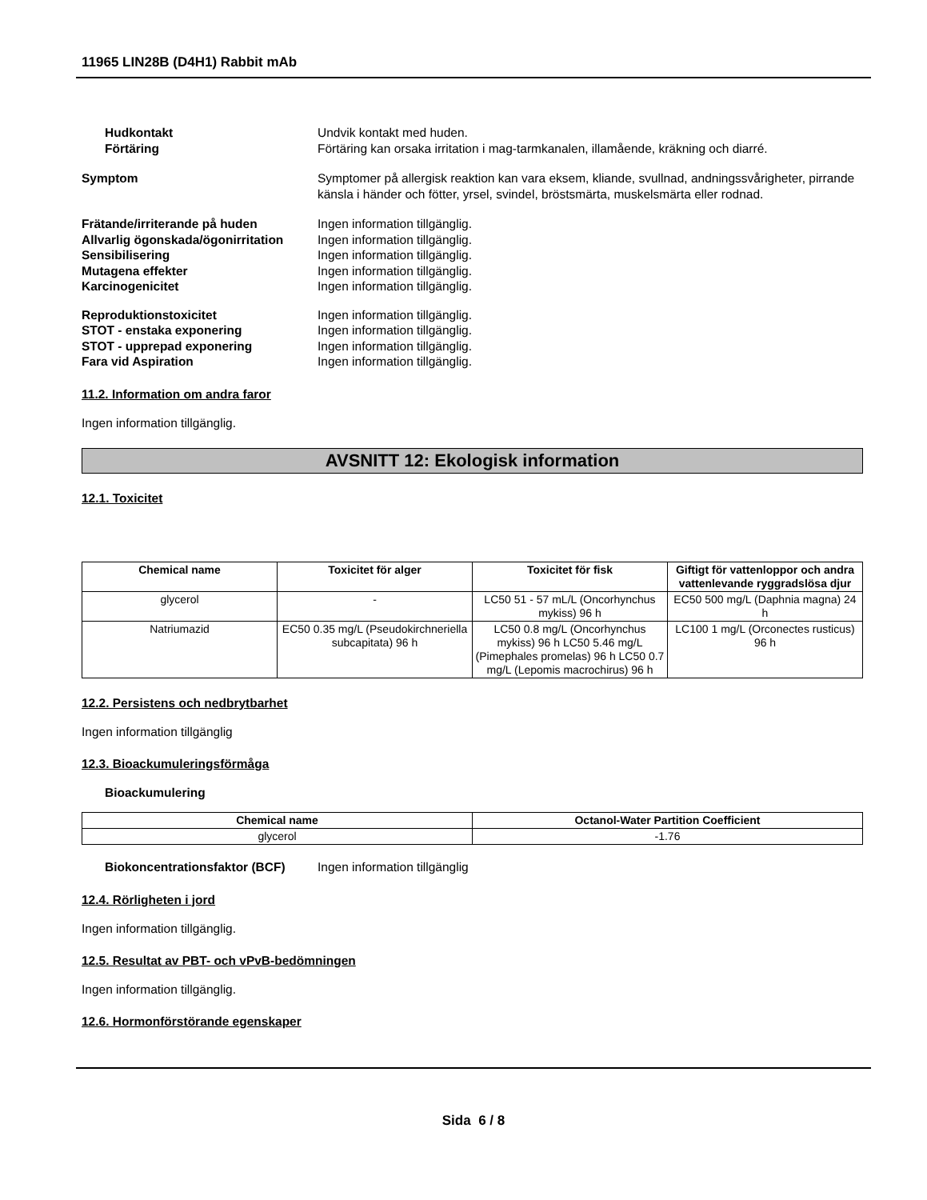11965 LIN28B (D4H1) Rabbit mAb
Hudkontakt Undvik kontakt med huden.
Förtäring Förtäring kan orsaka irritation i mag-tarmkanalen, illamående, kräkning och diarré.
Symptom Symptomer på allergisk reaktion kan vara eksem, kliande, svullnad, andningssvårigheter, pirrande känsla i händer och fötter, yrsel, svindel, bröstsmärta, muskelsmärta eller rodnad.
Frätande/irriterande på huden Ingen information tillgänglig.
Allvarlig ögonskada/ögonirritation
Ingen information tillgänglig.
Sensibilisering Ingen information tillgänglig.
Mutagena effekter Ingen information tillgänglig.
Karcinogenicitet Ingen information tillgänglig.
Reproduktionstoxicitet Ingen information tillgänglig.
STOT - enstaka exponering Ingen information tillgänglig.
STOT - upprepad exponering Ingen information tillgänglig.
Fara vid Aspiration Ingen information tillgänglig.
11.2. Information om andra faror
Ingen information tillgänglig.
AVSNITT 12: Ekologisk information
12.1. Toxicitet
| Chemical name | Toxicitet för alger | Toxicitet för fisk | Giftigt för vattenloppor och andra vattenlevande ryggradslösa djur |
| --- | --- | --- | --- |
| glycerol | - | LC50 51 - 57 mL/L (Oncorhynchus mykiss) 96 h | EC50 500 mg/L (Daphnia magna) 24 h |
| Natriumazid | EC50 0.35 mg/L (Pseudokirchneriella subcapitata) 96 h | LC50 0.8 mg/L (Oncorhynchus mykiss) 96 h LC50 5.46 mg/L (Pimephales promelas) 96 h LC50 0.7 mg/L (Lepomis macrochirus) 96 h | LC100 1 mg/L (Orconectes rusticus) 96 h |
12.2. Persistens och nedbrytbarhet
Ingen information tillgänglig
12.3. Bioackumuleringsförmåga
Bioackumulering
| Chemical name | Octanol-Water Partition Coefficient |
| --- | --- |
| glycerol | -1.76 |
Biokoncentrationsfaktor (BCF)
Ingen information tillgänglig
12.4. Rörligheten i jord
Ingen information tillgänglig.
12.5. Resultat av PBT- och vPvB-bedömningen
Ingen information tillgänglig.
12.6. Hormonförstörande egenskaper
Sida 6 / 8